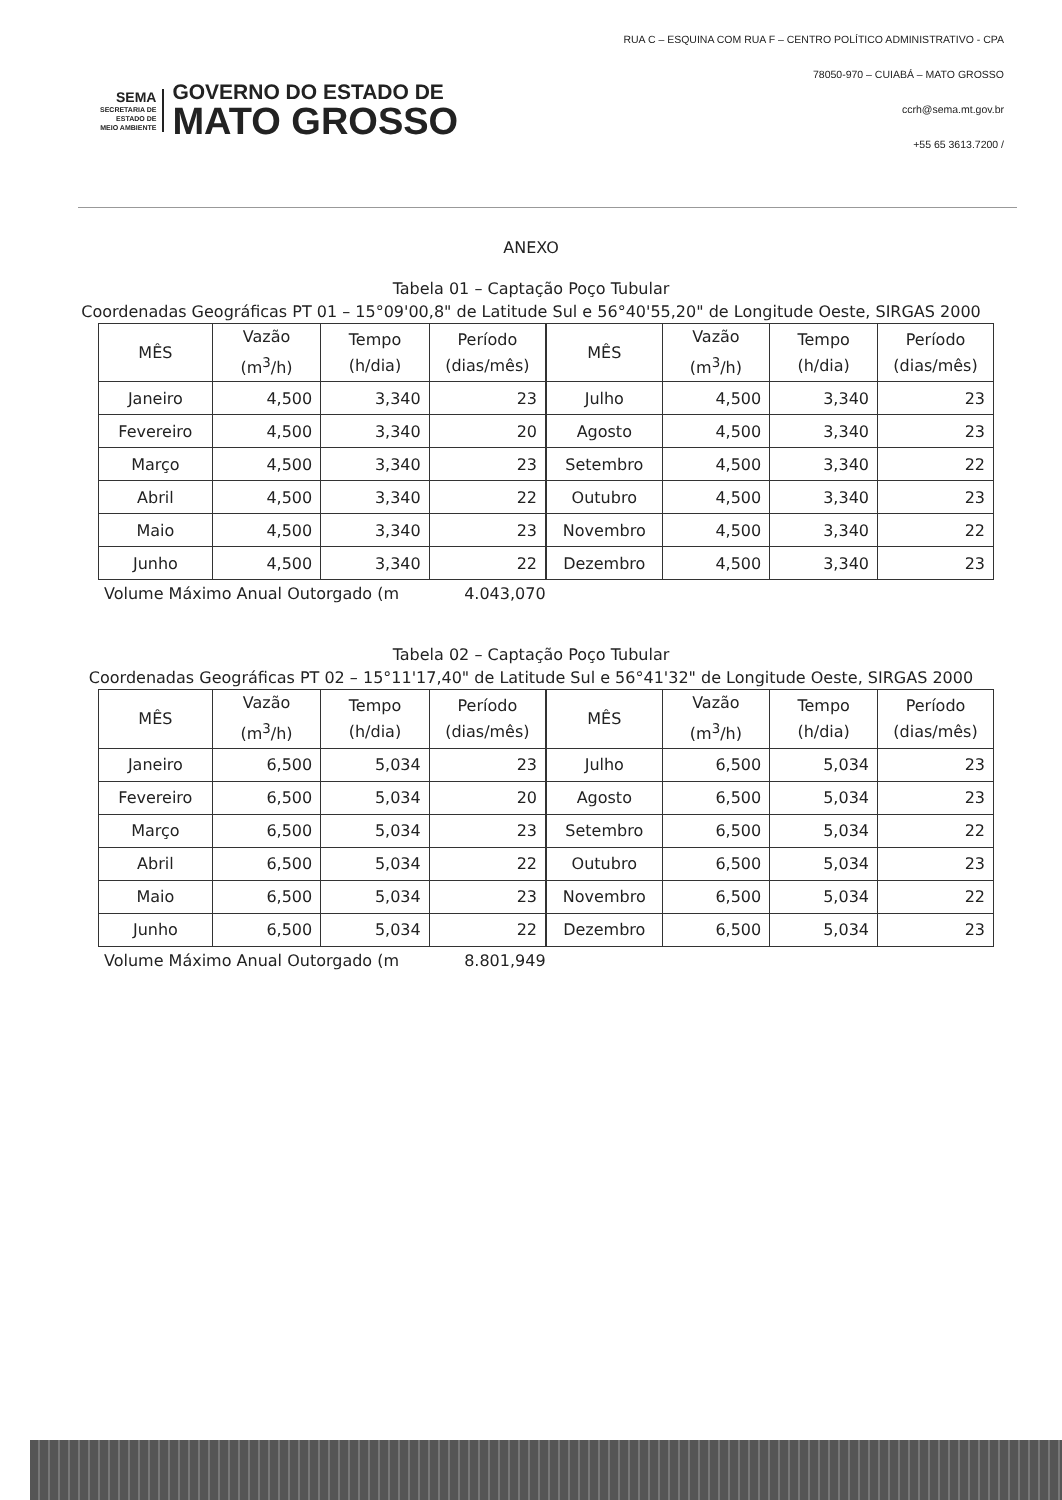SEMA
SECRETARIA DE
ESTADO DE
MEIO AMBIENTE
GOVERNO DO ESTADO DE
MATO GROSSO
RUA C – ESQUINA COM RUA F – CENTRO POLÍTICO ADMINISTRATIVO - CPA
78050-970 – CUIABÁ – MATO GROSSO
ccrh@sema.mt.gov.br
+55 65 3613.7200 /
ANEXO
Tabela 01 – Captação Poço Tubular
Coordenadas Geográficas PT 01 – 15°09'00,8" de Latitude Sul e 56°40'55,20" de Longitude Oeste, SIRGAS 2000
| MÊS | Vazão (m<sup>3</sup>/h) | Tempo (h/dia) | Período (dias/mês) |
| --- | --- | --- | --- |
| Janeiro | 4,500 | 3,340 | 23 |
| Fevereiro | 4,500 | 3,340 | 20 |
| Março | 4,500 | 3,340 | 23 |
| Abril | 4,500 | 3,340 | 22 |
| Maio | 4,500 | 3,340 | 23 |
| Junho | 4,500 | 3,340 | 22 |
| MÊS | Vazão (m<sup>3</sup>/h) | Tempo (h/dia) | Período (dias/mês) |
| --- | --- | --- | --- |
| Julho | 4,500 | 3,340 | 23 |
| Agosto | 4,500 | 3,340 | 23 |
| Setembro | 4,500 | 3,340 | 22 |
| Outubro | 4,500 | 3,340 | 23 |
| Novembro | 4,500 | 3,340 | 22 |
| Dezembro | 4,500 | 3,340 | 23 |
Volume Máximo Anual Outorgado (m 4.043,070
Tabela 02 – Captação Poço Tubular
Coordenadas Geográficas PT 02 – 15°11'17,40" de Latitude Sul e 56°41'32" de Longitude Oeste, SIRGAS 2000
| MÊS | Vazão (m<sup>3</sup>/h) | Tempo (h/dia) | Período (dias/mês) |
| --- | --- | --- | --- |
| Janeiro | 6,500 | 5,034 | 23 |
| Fevereiro | 6,500 | 5,034 | 20 |
| Março | 6,500 | 5,034 | 23 |
| Abril | 6,500 | 5,034 | 22 |
| Maio | 6,500 | 5,034 | 23 |
| Junho | 6,500 | 5,034 | 22 |
| MÊS | Vazão (m<sup>3</sup>/h) | Tempo (h/dia) | Período (dias/mês) |
| --- | --- | --- | --- |
| Julho | 6,500 | 5,034 | 23 |
| Agosto | 6,500 | 5,034 | 23 |
| Setembro | 6,500 | 5,034 | 22 |
| Outubro | 6,500 | 5,034 | 23 |
| Novembro | 6,500 | 5,034 | 22 |
| Dezembro | 6,500 | 5,034 | 23 |
Volume Máximo Anual Outorgado (m 8.801,949